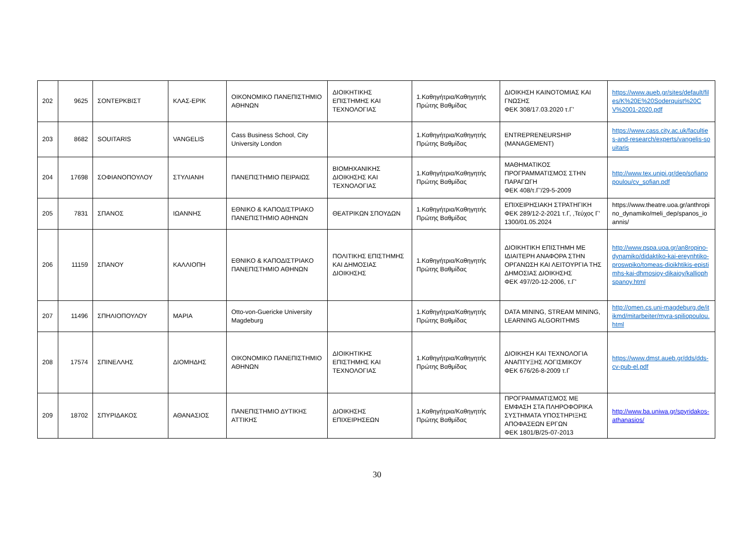| 202 | 9625 | ΣΟΝΤΕΡΚΒΙΣΤ | ΚΛΑΣ-ΕΡΙΚ | ΟΙΚΟΝΟΜΙΚΟ ΠΑΝΕΠΙΣΤΗΜΙΟ ΑΘΗΝΩΝ | ΔΙΟΙΚΗΤΙΚΗΣ ΕΠΙΣΤΗΜΗΣ ΚΑΙ ΤΕΧΝΟΛΟΓΙΑΣ | 1.Καθηγήτρια/Καθηγητής Πρώτης Βαθμίδας | ΔΙΟΙΚΗΣΗ ΚΑΙΝΟΤΟΜΙΑΣ ΚΑΙ ΓΝΩΣΗΣ ΦΕΚ 308/17.03.2020 τ.Γ' | https://www.aueb.gr/sites/default/files/K%20E%20Soderquist%20CV%2001-2020.pdf |
| 203 | 8682 | SOUITARIS | VANGELIS | Cass Business School, City University London | | 1.Καθηγήτρια/Καθηγητής Πρώτης Βαθμίδας | ENTREPRENEURSHIP (MANAGEMENT) | https://www.cass.city.ac.uk/faculties-and-research/experts/vangelis-souitaris |
| 204 | 17698 | ΣΟΦΙΑΝΟΠΟΥΛΟΥ | ΣΤΥΛΙΑΝΗ | ΠΑΝΕΠΙΣΤΗΜΙΟ ΠΕΙΡΑΙΩΣ | ΒΙΟΜΗΧΑΝΙΚΗΣ ΔΙΟΙΚΗΣΗΣ ΚΑΙ ΤΕΧΝΟΛΟΓΙΑΣ | 1.Καθηγήτρια/Καθηγητής Πρώτης Βαθμίδας | ΜΑΘΗΜΑΤΙΚΟΣ ΠΡΟΓΡΑΜΜΑΤΙΣΜΟΣ ΣΤΗΝ ΠΑΡΑΓΩΓΗ ΦΕΚ 408/τ.Γ'/29-5-2009 | http://www.tex.unipi.gr/dep/sofianopoulou/cv_sofian.pdf |
| 205 | 7831 | ΣΠΑΝΟΣ | ΙΩΑΝΝΗΣ | ΕΘΝΙΚΟ & ΚΑΠΟΔΙΣΤΡΙΑΚΟ ΠΑΝΕΠΙΣΤΗΜΙΟ ΑΘΗΝΩΝ | ΘΕΑΤΡΙΚΩΝ ΣΠΟΥΔΩΝ | 1.Καθηγήτρια/Καθηγητής Πρώτης Βαθμίδας | ΕΠΙΧΕΙΡΗΣΙΑΚΗ ΣΤΡΑΤΗΓΙΚΗ ΦΕΚ 289/12-2-2021 τ.Γ, ,Τεύχος Γ’ 1300/01.05.2024 | https://www.theatre.uoa.gr/anthropino_dynamiko/meli_dep/spanos_ioannis/ |
| 206 | 11159 | ΣΠΑΝΟΥ | ΚΑΛΛΙΟΠΗ | ΕΘΝΙΚΟ & ΚΑΠΟΔΙΣΤΡΙΑΚΟ ΠΑΝΕΠΙΣΤΗΜΙΟ ΑΘΗΝΩΝ | ΠΟΛΙΤΙΚΗΣ ΕΠΙΣΤΗΜΗΣ ΚΑΙ ΔΗΜΟΣΙΑΣ ΔΙΟΙΚΗΣΗΣ | 1.Καθηγήτρια/Καθηγητής Πρώτης Βαθμίδας | ΔΙΟΙΚΗΤΙΚΗ ΕΠΙΣΤΗΜΗ ΜΕ ΙΔΙΑΙΤΕΡΗ ΑΝΑΦΟΡΑ ΣΤΗΝ ΟΡΓΑΝΩΣΗ ΚΑΙ ΛΕΙΤΟΥΡΓΙΑ ΤΗΣ ΔΗΜΟΣΙΑΣ ΔΙΟΙΚΗΣΗΣ ΦΕΚ 497/20-12-2006, τ.Γ' | http://www.pspa.uoa.gr/an8ropino-dynamiko/didaktiko-kai-ereynhtiko-proswpiko/tomeas-dioikhtikis-epistimhs-kai-dhmosioy-dikaioy/kalliophspanoy.html |
| 207 | 11496 | ΣΠΗΛΙΟΠΟΥΛΟΥ | ΜΑΡΙΑ | Otto-von-Guericke University Magdeburg | | 1.Καθηγήτρια/Καθηγητής Πρώτης Βαθμίδας | DATA MINING, STREAM MINING, LEARNING ALGORITHMS | http://omen.cs.uni-magdeburg.de/itikmd/mitarbeiter/myra-spiliopoulou.html |
| 208 | 17574 | ΣΠΙΝΕΛΛΗΣ | ΔΙΟΜΗΔΗΣ | ΟΙΚΟΝΟΜΙΚΟ ΠΑΝΕΠΙΣΤΗΜΙΟ ΑΘΗΝΩΝ | ΔΙΟΙΚΗΤΙΚΗΣ ΕΠΙΣΤΗΜΗΣ ΚΑΙ ΤΕΧΝΟΛΟΓΙΑΣ | 1.Καθηγήτρια/Καθηγητής Πρώτης Βαθμίδας | ΔΙΟΙΚΗΣΗ ΚΑΙ ΤΕΧΝΟΛΟΓΙΑ ΑΝΑΠΤΥΞΗΣ ΛΟΓΙΣΜΙΚΟΥ ΦΕΚ 676/26-8-2009 τ.Γ | https://www.dmst.aueb.gr/dds/dds-cv-pub-el.pdf |
| 209 | 18702 | ΣΠΥΡΙΔΑΚΟΣ | ΑΘΑΝΑΣΙΟΣ | ΠΑΝΕΠΙΣΤΗΜΙΟ ΔΥΤΙΚΗΣ ΑΤΤΙΚΗΣ | ΔΙΟΙΚΗΣΗΣ ΕΠΙΧΕΙΡΗΣΕΩΝ | 1.Καθηγήτρια/Καθηγητής Πρώτης Βαθμίδας | ΠΡΟΓΡΑΜΜΑΤΙΣΜΟΣ ΜΕ ΕΜΦΑΣΗ ΣΤΑ ΠΛΗΡΟΦΟΡΙΚΑ ΣΥΣΤΗΜΑΤΑ ΥΠΟΣΤΗΡΙΞΗΣ ΑΠΟΦΑΣΕΩΝ ΕΡΓΩΝ ΦΕΚ 1801/Β/25-07-2013 | http://www.ba.uniwa.gr/spyridakos-athanasios/ |
30